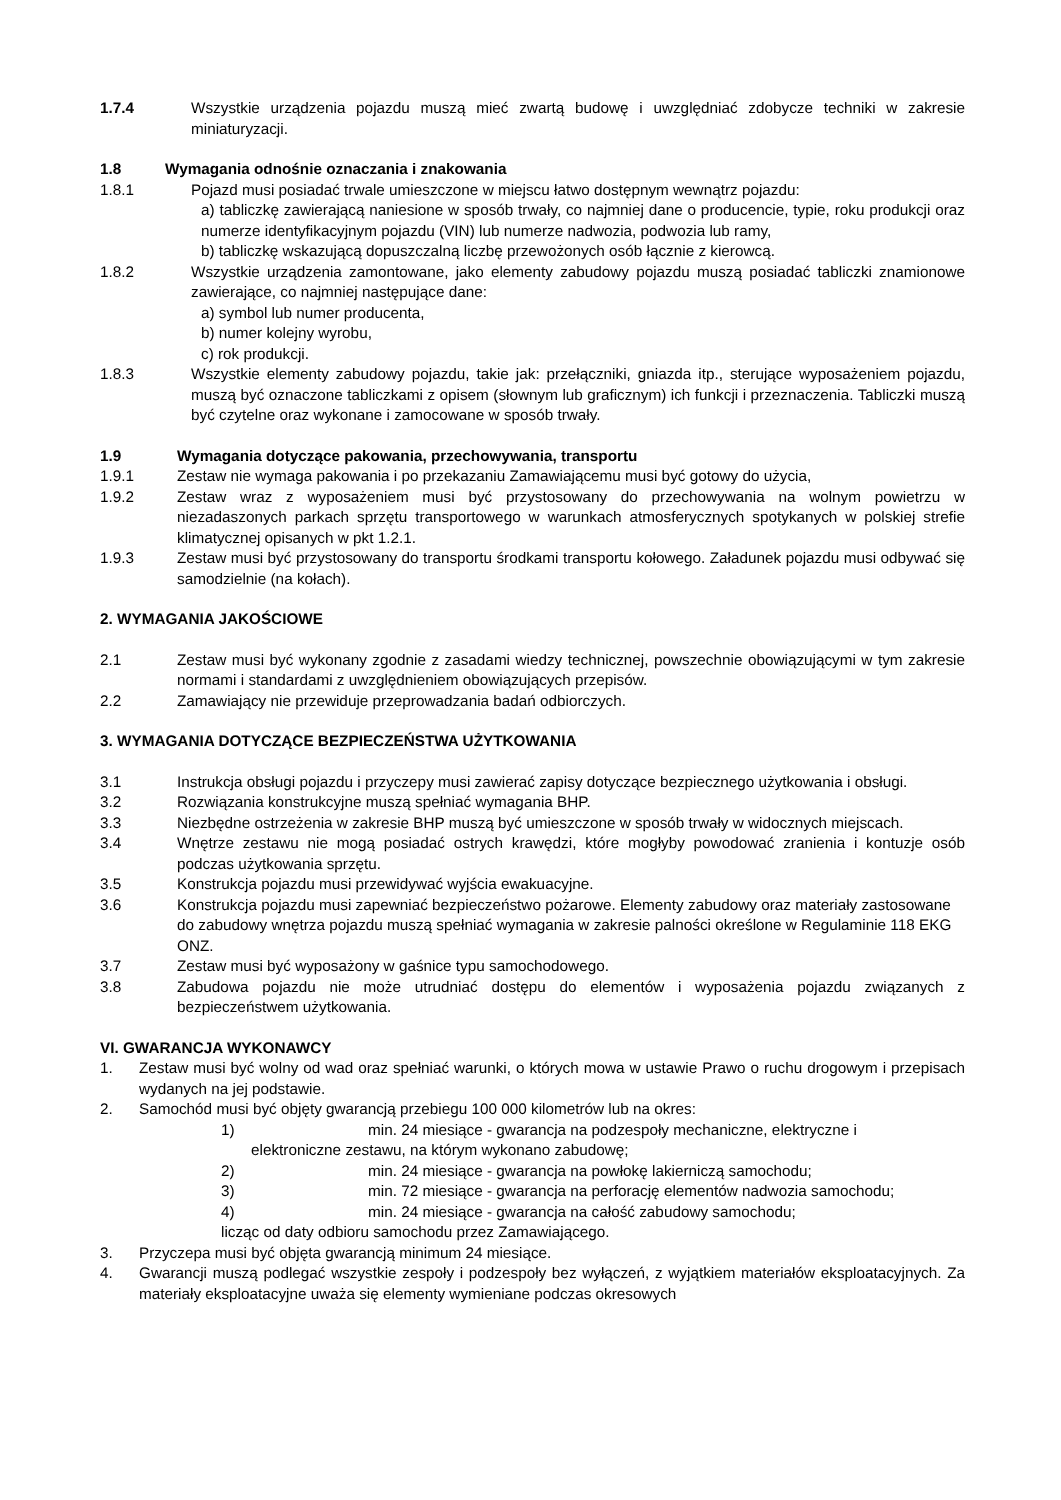1.7.4 Wszystkie urządzenia pojazdu muszą mieć zwartą budowę i uwzględniać zdobycze techniki w zakresie miniaturyzacji.
1.8 Wymagania odnośnie oznaczania i znakowania
1.8.1 Pojazd musi posiadać trwale umieszczone w miejscu łatwo dostępnym wewnątrz pojazdu:
a) tabliczkę zawierającą naniesione w sposób trwały, co najmniej dane o producencie, typie, roku produkcji oraz numerze identyfikacyjnym pojazdu (VIN) lub numerze nadwozia, podwozia lub ramy,
b) tabliczkę wskazującą dopuszczalną liczbę przewożonych osób łącznie z kierowcą.
1.8.2 Wszystkie urządzenia zamontowane, jako elementy zabudowy pojazdu muszą posiadać tabliczki znamionowe zawierające, co najmniej następujące dane:
a) symbol lub numer producenta,
b) numer kolejny wyrobu,
c) rok produkcji.
1.8.3 Wszystkie elementy zabudowy pojazdu, takie jak: przełączniki, gniazda itp., sterujące wyposażeniem pojazdu, muszą być oznaczone tabliczkami z opisem (słownym lub graficznym) ich funkcji i przeznaczenia. Tabliczki muszą być czytelne oraz wykonane i zamocowane w sposób trwały.
1.9 Wymagania dotyczące pakowania, przechowywania, transportu
1.9.1 Zestaw nie wymaga pakowania i po przekazaniu Zamawiającemu musi być gotowy do użycia,
1.9.2 Zestaw wraz z wyposażeniem musi być przystosowany do przechowywania na wolnym powietrzu w niezadaszonych parkach sprzętu transportowego w warunkach atmosferycznych spotykanych w polskiej strefie klimatycznej opisanych w pkt 1.2.1.
1.9.3 Zestaw musi być przystosowany do transportu środkami transportu kołowego. Załadunek pojazdu musi odbywać się samodzielnie (na kołach).
2. WYMAGANIA JAKOŚCIOWE
2.1 Zestaw musi być wykonany zgodnie z zasadami wiedzy technicznej, powszechnie obowiązującymi w tym zakresie normami i standardami z uwzględnieniem obowiązujących przepisów.
2.2 Zamawiający nie przewiduje przeprowadzania badań odbiorczych.
3. WYMAGANIA DOTYCZĄCE BEZPIECZEŃSTWA UŻYTKOWANIA
3.1 Instrukcja obsługi pojazdu i przyczepy musi zawierać zapisy dotyczące bezpiecznego użytkowania i obsługi.
3.2 Rozwiązania konstrukcyjne muszą spełniać wymagania BHP.
3.3 Niezbędne ostrzeżenia w zakresie BHP muszą być umieszczone w sposób trwały w widocznych miejscach.
3.4 Wnętrze zestawu nie mogą posiadać ostrych krawędzi, które mogłyby powodować zranienia i kontuzje osób podczas użytkowania sprzętu.
3.5 Konstrukcja pojazdu musi przewidywać wyjścia ewakuacyjne.
3.6 Konstrukcja pojazdu musi zapewniać bezpieczeństwo pożarowe. Elementy zabudowy oraz materiały zastosowane do zabudowy wnętrza pojazdu muszą spełniać wymagania w zakresie palności określone w Regulaminie 118 EKG ONZ.
3.7 Zestaw musi być wyposażony w gaśnice typu samochodowego.
3.8 Zabudowa pojazdu nie może utrudniać dostępu do elementów i wyposażenia pojazdu związanych z bezpieczeństwem użytkowania.
VI. GWARANCJA WYKONAWCY
1. Zestaw musi być wolny od wad oraz spełniać warunki, o których mowa w ustawie Prawo o ruchu drogowym i przepisach wydanych na jej podstawie.
2. Samochód musi być objęty gwarancją przebiegu 100 000 kilometrów lub na okres:
1) min. 24 miesiące - gwarancja na podzespoły mechaniczne, elektryczne i
elektroniczne zestawu, na którym wykonano zabudowę;
2) min. 24 miesiące - gwarancja na powłokę lakierniczą samochodu;
3) min. 72 miesiące - gwarancja na perforację elementów nadwozia samochodu;
4) min. 24 miesiące - gwarancja na całość zabudowy samochodu;
licząc od daty odbioru samochodu przez Zamawiającego.
3. Przyczepa musi być objęta gwarancją minimum 24 miesiące.
4. Gwarancji muszą podlegać wszystkie zespoły i podzespoły bez wyłączeń, z wyjątkiem materiałów eksploatacyjnych. Za materiały eksploatacyjne uważa się elementy wymieniane podczas okresowych